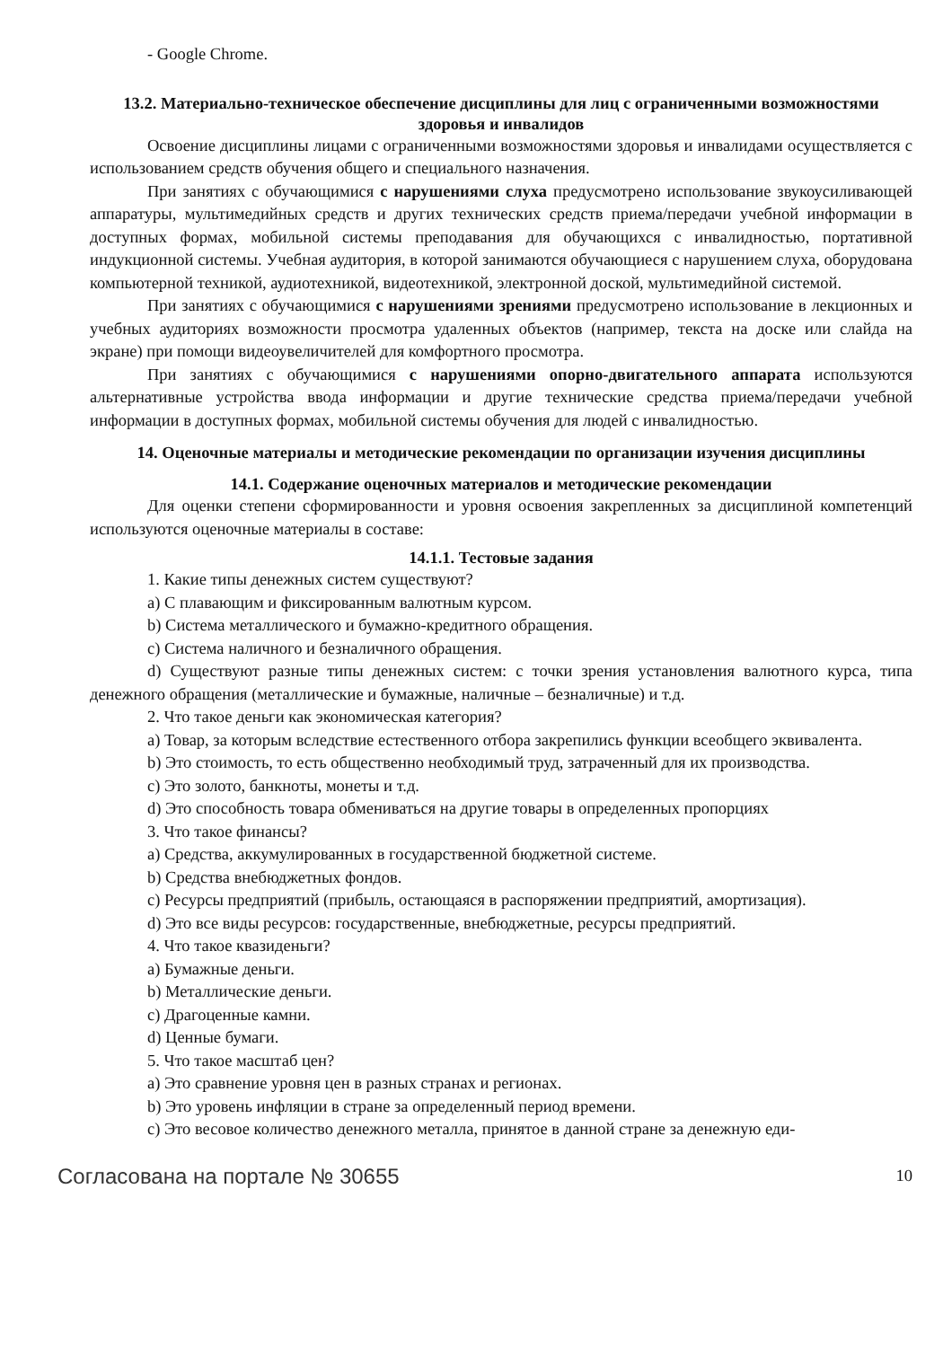- Google Chrome.
13.2. Материально-техническое обеспечение дисциплины для лиц с ограниченными возможностями здоровья и инвалидов
Освоение дисциплины лицами с ограниченными возможностями здоровья и инвалидами осуществляется с использованием средств обучения общего и специального назначения.
При занятиях с обучающимися с нарушениями слуха предусмотрено использование звукоусиливающей аппаратуры, мультимедийных средств и других технических средств приема/передачи учебной информации в доступных формах, мобильной системы преподавания для обучающихся с инвалидностью, портативной индукционной системы. Учебная аудитория, в которой занимаются обучающиеся с нарушением слуха, оборудована компьютерной техникой, аудиотехникой, видеотехникой, электронной доской, мультимедийной системой.
При занятиях с обучающимися с нарушениями зрениями предусмотрено использование в лекционных и учебных аудиториях возможности просмотра удаленных объектов (например, текста на доске или слайда на экране) при помощи видеоувеличителей для комфортного просмотра.
При занятиях с обучающимися с нарушениями опорно-двигательного аппарата используются альтернативные устройства ввода информации и другие технические средства приема/передачи учебной информации в доступных формах, мобильной системы обучения для людей с инвалидностью.
14. Оценочные материалы и методические рекомендации по организации изучения дисциплины
14.1. Содержание оценочных материалов и методические рекомендации
Для оценки степени сформированности и уровня освоения закрепленных за дисциплиной компетенций используются оценочные материалы в составе:
14.1.1. Тестовые задания
1. Какие типы денежных систем существуют?
a) С плавающим и фиксированным валютным курсом.
b) Система металлического и бумажно-кредитного обращения.
c) Система наличного и безналичного обращения.
d) Существуют разные типы денежных систем: с точки зрения установления валютного курса, типа денежного обращения (металлические и бумажные, наличные – безналичные) и т.д.
2. Что такое деньги как экономическая категория?
a) Товар, за которым вследствие естественного отбора закрепились функции всеобщего эквивалента.
b) Это стоимость, то есть общественно необходимый труд, затраченный для их производства.
c) Это золото, банкноты, монеты и т.д.
d) Это способность товара обмениваться на другие товары в определенных пропорциях
3. Что такое финансы?
a) Средства, аккумулированных в государственной бюджетной системе.
b) Средства внебюджетных фондов.
c) Ресурсы предприятий (прибыль, остающаяся в распоряжении предприятий, амортизация).
d) Это все виды ресурсов: государственные, внебюджетные, ресурсы предприятий.
4. Что такое квазиденьги?
a) Бумажные деньги.
b) Металлические деньги.
c) Драгоценные камни.
d) Ценные бумаги.
5. Что такое масштаб цен?
a) Это сравнение уровня цен в разных странах и регионах.
b) Это уровень инфляции в стране за определенный период времени.
c) Это весовое количество денежного металла, принятое в данной стране за денежную еди-
Согласована на портале № 30655 10